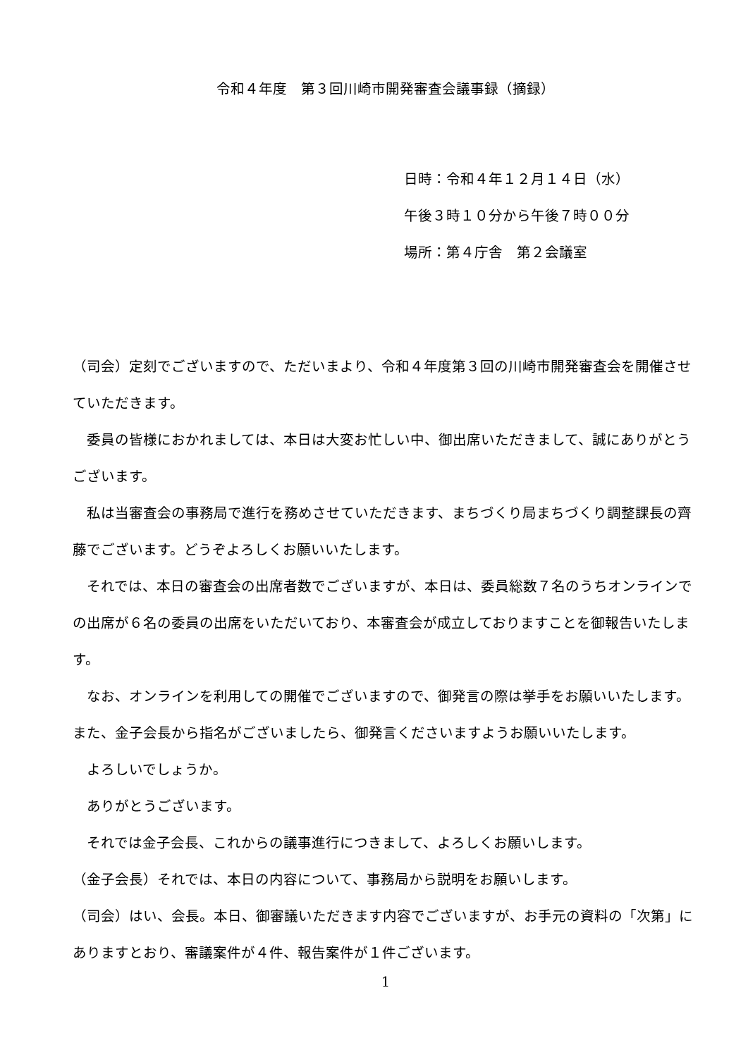令和４年度　第３回川崎市開発審査会議事録（摘録）
日時：令和４年１２月１４日（水）
午後３時１０分から午後７時００分
場所：第４庁舎　第２会議室
（司会）定刻でございますので、ただいまより、令和４年度第３回の川崎市開発審査会を開催させていただきます。
委員の皆様におかれましては、本日は大変お忙しい中、御出席いただきまして、誠にありがとうございます。
私は当審査会の事務局で進行を務めさせていただきます、まちづくり局まちづくり調整課長の齊藤でございます。どうぞよろしくお願いいたします。
それでは、本日の審査会の出席者数でございますが、本日は、委員総数７名のうちオンラインでの出席が６名の委員の出席をいただいており、本審査会が成立しておりますことを御報告いたします。
なお、オンラインを利用しての開催でございますので、御発言の際は挙手をお願いいたします。また、金子会長から指名がございましたら、御発言くださいますようお願いいたします。
よろしいでしょうか。
ありがとうございます。
それでは金子会長、これからの議事進行につきまして、よろしくお願いします。
（金子会長）それでは、本日の内容について、事務局から説明をお願いします。
（司会）はい、会長。本日、御審議いただきます内容でございますが、お手元の資料の「次第」にありますとおり、審議案件が４件、報告案件が１件ございます。
1